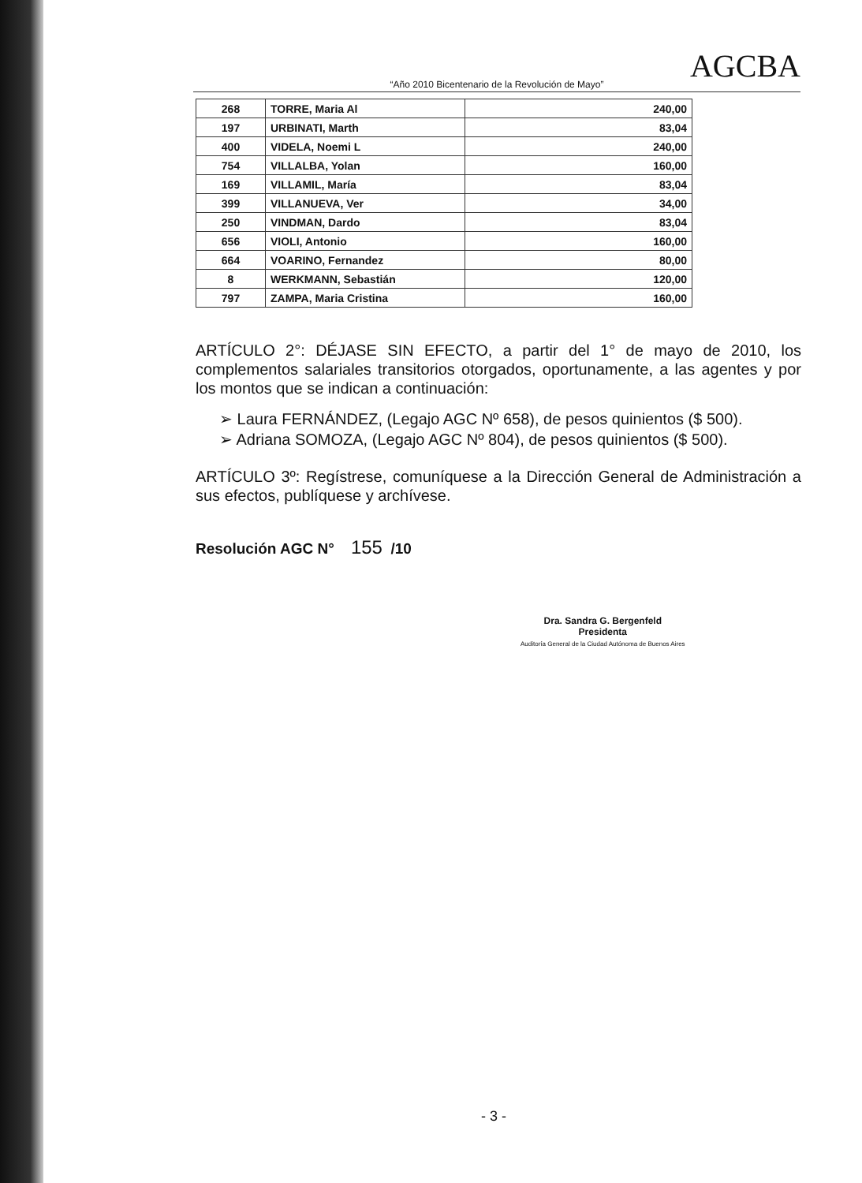AGCBA
“Año 2010 Bicentenario de la Revolución de Mayo”
| 268 | TORRE, Maria Al | 240,00 |
| 197 | URBINATI, Marth | 83,04 |
| 400 | VIDELA, Noemi L | 240,00 |
| 754 | VILLALBA, Yolan | 160,00 |
| 169 | VILLAMIL, María | 83,04 |
| 399 | VILLANUEVA, Ver | 34,00 |
| 250 | VINDMAN, Dardo | 83,04 |
| 656 | VIOLI, Antonio | 160,00 |
| 664 | VOARINO, Fernandez | 80,00 |
| 8 | WERKMANN, Sebastián | 120,00 |
| 797 | ZAMPA, Maria Cristina | 160,00 |
ARTÍCULO 2°: DÉJASE SIN EFECTO, a partir del 1° de mayo de 2010, los complementos salariales transitorios otorgados, oportunamente, a las agentes y por los montos que se indican a continuación:
➢ Laura FERNÁNDEZ, (Legajo AGC Nº 658), de pesos quinientos ($ 500).
➢ Adriana SOMOZA, (Legajo AGC Nº 804), de pesos quinientos ($ 500).
ARTÍCULO 3º: Regístrese, comuníquese a la Dirección General de Administración a sus efectos, publíquese y archívese.
Resolución AGC N° 155 /10
Dra. Sandra G. Bergenfeld
Presidenta
Auditoría General de la Ciudad Autónoma de Buenos Aires
- 3 -